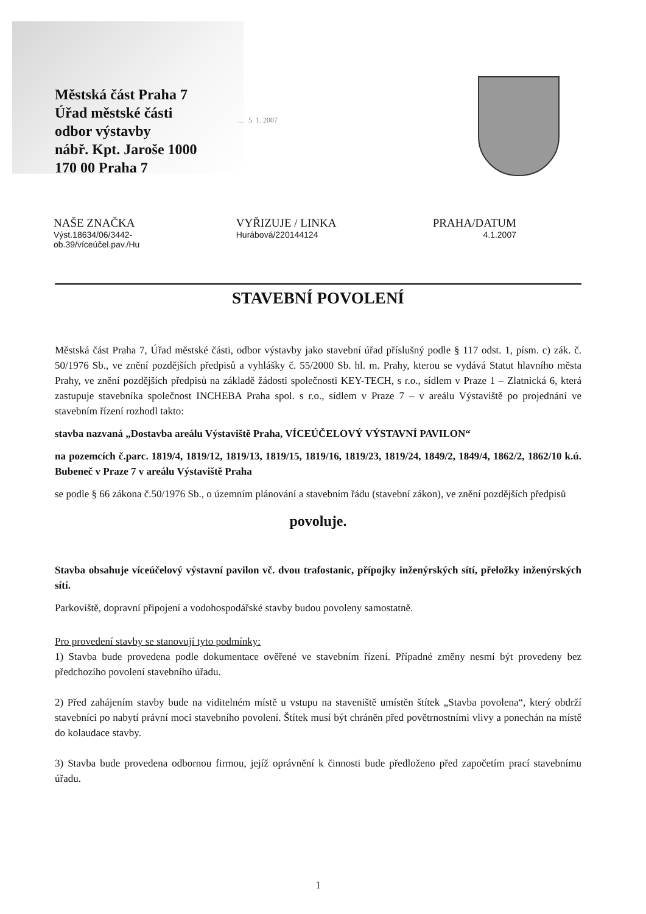Městská část Praha 7
Úřad městské části
odbor výstavby
nábř. Kpt. Jaroše 1000
170 00 Praha 7
… 5. 1. 2007
NAŠE ZNAČKA
Výst.18634/06/3442-
ob.39/víceúčel.pav./Hu
VYŘIZUJE / LINKA
Hurábová/220144124
PRAHA/DATUM
4.1.2007
STAVEBNÍ POVOLENÍ
Městská část Praha 7, Úřad městské části, odbor výstavby jako stavební úřad příslušný podle § 117 odst. 1, písm. c) zák. č. 50/1976 Sb., ve znění pozdějších předpisů a vyhlášky č. 55/2000 Sb. hl. m. Prahy, kterou se vydává Statut hlavního města Prahy, ve znění pozdějších předpisů na základě žádosti společnosti KEY-TECH, s r.o., sídlem v Praze 1 – Zlatnická 6, která zastupuje stavebníka společnost INCHEBA Praha spol. s r.o., sídlem v Praze 7 – v areálu Výstaviště po projednání ve stavebním řízení rozhodl takto:
stavba nazvaná „Dostavba areálu Výstaviště Praha, VÍCEÚČELOVÝ VÝSTAVNÍ PAVILON“
na pozemcích č.parc. 1819/4, 1819/12, 1819/13, 1819/15, 1819/16, 1819/23, 1819/24, 1849/2, 1849/4, 1862/2, 1862/10 k.ú. Bubeneč v Praze 7 v areálu Výstaviště Praha
se podle § 66 zákona č.50/1976 Sb., o územním plánování a stavebním řádu (stavební zákon), ve znění pozdějších předpisů
povoluje.
Stavba obsahuje víceúčelový výstavní pavilon vč. dvou trafostanic, přípojky inženýrských sítí, přeložky inženýrských sítí.
Parkoviště, dopravní připojení a vodohospodářské stavby budou povoleny samostatně.
Pro provedení stavby se stanovují tyto podmínky:
1) Stavba bude provedena podle dokumentace ověřené ve stavebním řízení. Případné změny nesmí být provedeny bez předchozího povolení stavebního úřadu.
2) Před zahájením stavby bude na viditelném místě u vstupu na staveniště umístěn štítek „Stavba povolena“, který obdrží stavebníci po nabytí právní moci stavebního povolení. Štítek musí být chráněn před povětrnostními vlivy a ponechán na místě do kolaudace stavby.
3) Stavba bude provedena odbornou firmou, jejíž oprávnění k činnosti bude předloženo před započetím prací stavebnímu úřadu.
1